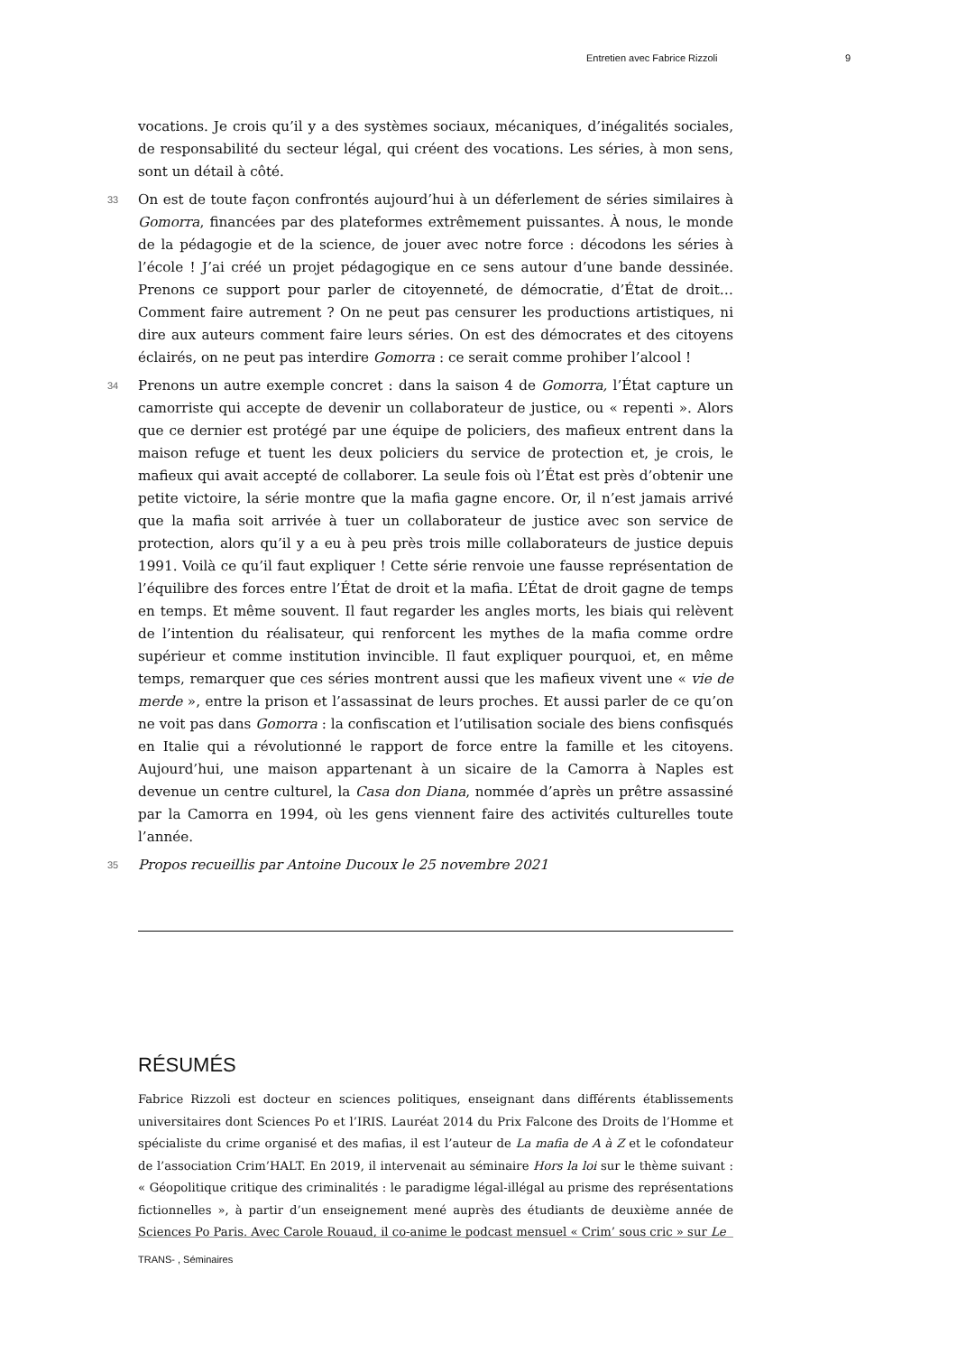Entretien avec Fabrice Rizzoli 9
vocations. Je crois qu’il y a des systèmes sociaux, mécaniques, d’inégalités sociales, de responsabilité du secteur légal, qui créent des vocations. Les séries, à mon sens, sont un détail à côté.
33 On est de toute façon confrontés aujourd’hui à un déferlement de séries similaires à Gomorra, financées par des plateformes extrêmement puissantes. À nous, le monde de la pédagogie et de la science, de jouer avec notre force : décodons les séries à l’école ! J’ai créé un projet pédagogique en ce sens autour d’une bande dessinée. Prenons ce support pour parler de citoyenneté, de démocratie, d’État de droit… Comment faire autrement ? On ne peut pas censurer les productions artistiques, ni dire aux auteurs comment faire leurs séries. On est des démocrates et des citoyens éclairés, on ne peut pas interdire Gomorra : ce serait comme prohiber l’alcool !
34 Prenons un autre exemple concret : dans la saison 4 de Gomorra, l’État capture un camorriste qui accepte de devenir un collaborateur de justice, ou « repenti ». Alors que ce dernier est protégé par une équipe de policiers, des mafieux entrent dans la maison refuge et tuent les deux policiers du service de protection et, je crois, le mafieux qui avait accepté de collaborer. La seule fois où l’État est près d’obtenir une petite victoire, la série montre que la mafia gagne encore. Or, il n’est jamais arrivé que la mafia soit arrivée à tuer un collaborateur de justice avec son service de protection, alors qu’il y a eu à peu près trois mille collaborateurs de justice depuis 1991. Voilà ce qu’il faut expliquer ! Cette série renvoie une fausse représentation de l’équilibre des forces entre l’État de droit et la mafia. L’État de droit gagne de temps en temps. Et même souvent. Il faut regarder les angles morts, les biais qui relèvent de l’intention du réalisateur, qui renforcent les mythes de la mafia comme ordre supérieur et comme institution invincible. Il faut expliquer pourquoi, et, en même temps, remarquer que ces séries montrent aussi que les mafieux vivent une « vie de merde », entre la prison et l’assassinat de leurs proches. Et aussi parler de ce qu’on ne voit pas dans Gomorra : la confiscation et l’utilisation sociale des biens confisqués en Italie qui a révolutionné le rapport de force entre la famille et les citoyens. Aujourd’hui, une maison appartenant à un sicaire de la Camorra à Naples est devenue un centre culturel, la Casa don Diana, nommée d’après un prêtre assassiné par la Camorra en 1994, où les gens viennent faire des activités culturelles toute l’année.
35 Propos recueillis par Antoine Ducoux le 25 novembre 2021
RÉSUMÉS
Fabrice Rizzoli est docteur en sciences politiques, enseignant dans différents établissements universitaires dont Sciences Po et l’IRIS. Lauréat 2014 du Prix Falcone des Droits de l’Homme et spécialiste du crime organisé et des mafias, il est l’auteur de La mafia de A à Z et le cofondateur de l’association Crim’HALT. En 2019, il intervenait au séminaire Hors la loi sur le thème suivant : « Géopolitique critique des criminalités : le paradigme légal-illégal au prisme des représentations fictionnelles », à partir d’un enseignement mené auprès des étudiants de deuxième année de Sciences Po Paris. Avec Carole Rouaud, il co-anime le podcast mensuel « Crim’ sous cric » sur Le
TRANS- , Séminaires